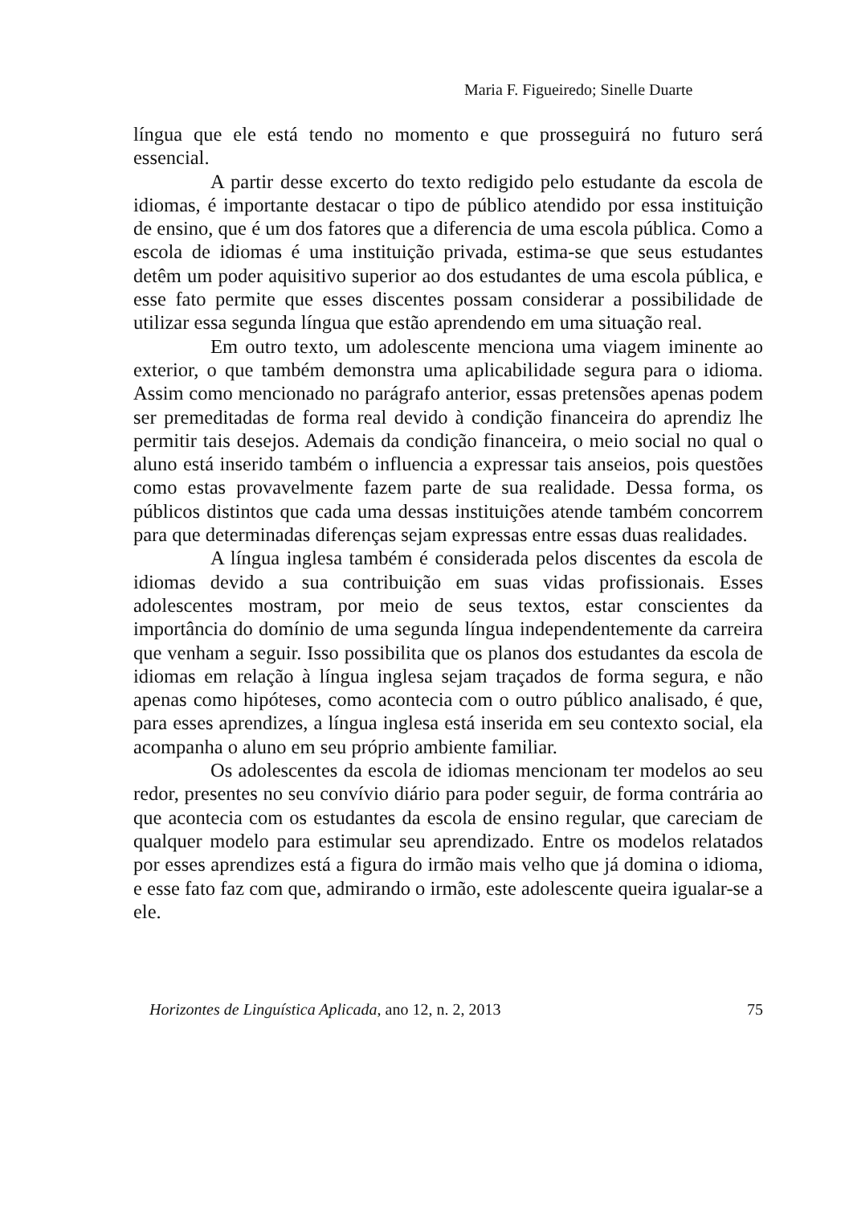Maria F. Figueiredo; Sinelle Duarte
língua que ele está tendo no momento e que prosseguirá no futuro será essencial.
A partir desse excerto do texto redigido pelo estudante da escola de idiomas, é importante destacar o tipo de público atendido por essa instituição de ensino, que é um dos fatores que a diferencia de uma escola pública. Como a escola de idiomas é uma instituição privada, estima-se que seus estudantes detêm um poder aquisitivo superior ao dos estudantes de uma escola pública, e esse fato permite que esses discentes possam considerar a possibilidade de utilizar essa segunda língua que estão aprendendo em uma situação real.
Em outro texto, um adolescente menciona uma viagem iminente ao exterior, o que também demonstra uma aplicabilidade segura para o idioma. Assim como mencionado no parágrafo anterior, essas pretensões apenas podem ser premeditadas de forma real devido à condição financeira do aprendiz lhe permitir tais desejos. Ademais da condição financeira, o meio social no qual o aluno está inserido também o influencia a expressar tais anseios, pois questões como estas provavelmente fazem parte de sua realidade. Dessa forma, os públicos distintos que cada uma dessas instituições atende também concorrem para que determinadas diferenças sejam expressas entre essas duas realidades.
A língua inglesa também é considerada pelos discentes da escola de idiomas devido a sua contribuição em suas vidas profissionais. Esses adolescentes mostram, por meio de seus textos, estar conscientes da importância do domínio de uma segunda língua independentemente da carreira que venham a seguir. Isso possibilita que os planos dos estudantes da escola de idiomas em relação à língua inglesa sejam traçados de forma segura, e não apenas como hipóteses, como acontecia com o outro público analisado, é que, para esses aprendizes, a língua inglesa está inserida em seu contexto social, ela acompanha o aluno em seu próprio ambiente familiar.
Os adolescentes da escola de idiomas mencionam ter modelos ao seu redor, presentes no seu convívio diário para poder seguir, de forma contrária ao que acontecia com os estudantes da escola de ensino regular, que careciam de qualquer modelo para estimular seu aprendizado. Entre os modelos relatados por esses aprendizes está a figura do irmão mais velho que já domina o idioma, e esse fato faz com que, admirando o irmão, este adolescente queira igualar-se a ele.
Horizontes de Linguística Aplicada, ano 12, n. 2, 2013 75